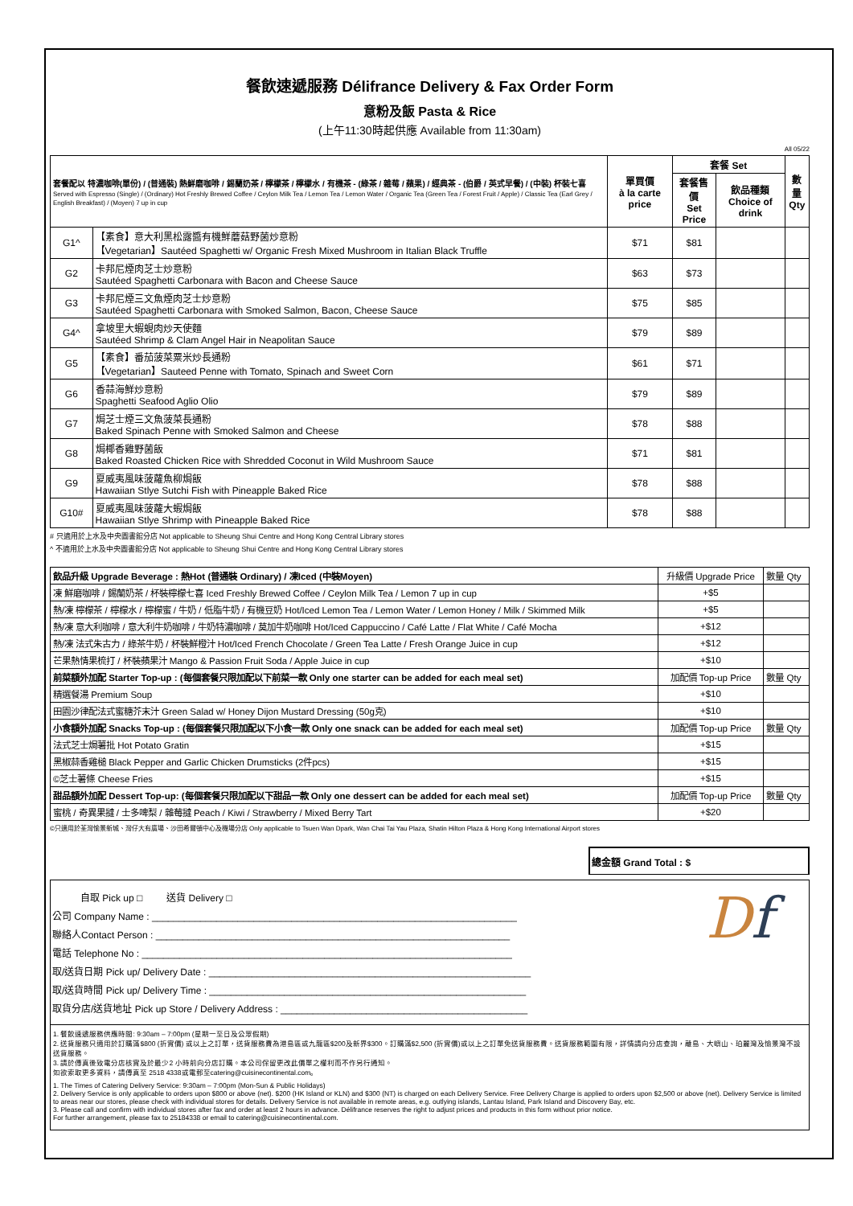餐飲速遞服務 Délifrance Delivery & Fax Order Form
意粉及飯 Pasta & Rice
(上午11:30時起供應 Available from 11:30am)
All 05/22
| 套餐配以 特濃咖啡(單份) / (普通裝) 熱鮮磨咖啡 / 錫蘭奶茶 / 檸檬茶 / 檸檬水 / 有機茶 - (綠茶 / 雜莓 / 蘋果) / 經典茶 - (伯爵 / 英式早餐) / (中裝) 杯裝七喜 Served with Espresso (Single) / (Ordinary) Hot Freshly Brewed Coffee / Ceylon Milk Tea / Lemon Tea / Lemon Water / Organic Tea (Green Tea / Forest Fruit / Apple) / Classic Tea (Earl Grey / English Breakfast) / (Moyen) 7 up in cup | | 單買價 à la carte price | 套餐 Set | | 數量 Qty |
| --- | --- | --- | --- | --- | --- |
| | | | 套餐售價 Set Price | 飲品種類 Choice of drink | |
| G1^ | 【素食】意大利黑松露醬有機鮮蘑菇野菌炒意粉 【Vegetarian】Sautéed Spaghetti w/ Organic Fresh Mixed Mushroom in Italian Black Truffle | $71 | $81 | | |
| G2 | 卡邦尼煙肉芝士炒意粉 Sautéed Spaghetti Carbonara with Bacon and Cheese Sauce | $63 | $73 | | |
| G3 | 卡邦尼煙三文魚煙肉芝士炒意粉 Sautéed Spaghetti Carbonara with Smoked Salmon, Bacon, Cheese Sauce | $75 | $85 | | |
| G4^ | 拿坡里大蝦蜆肉炒天使麵 Sautéed Shrimp & Clam Angel Hair in Neapolitan Sauce | $79 | $89 | | |
| G5 | 【素食】番茄菠菜粟米炒長通粉 【Vegetarian】Sauteed Penne with Tomato, Spinach and Sweet Corn | $61 | $71 | | |
| G6 | 香蒜海鮮炒意粉 Spaghetti Seafood Aglio Olio | $79 | $89 | | |
| G7 | 焗芝士煙三文魚菠菜長通粉 Baked Spinach Penne with Smoked Salmon and Cheese | $78 | $88 | | |
| G8 | 焗椰香雞野菌飯 Baked Roasted Chicken Rice with Shredded Coconut in Wild Mushroom Sauce | $71 | $81 | | |
| G9 | 夏威夷風味菠蘿魚柳焗飯 Hawaiian Stlye Sutchi Fish with Pineapple Baked Rice | $78 | $88 | | |
| G10# | 夏威夷風味菠蘿大蝦焗飯 Hawaiian Stlye Shrimp with Pineapple Baked Rice | $78 | $88 | | |
# 只適用於上水及中央圖書館分店 Not applicable to Sheung Shui Centre and Hong Kong Central Library stores
^ 不適用於上水及中央圖書館分店 Not applicable to Sheung Shui Centre and Hong Kong Central Library stores
| 飲品升級 Upgrade Beverage : 熱Hot (普通裝 Ordinary) / 凍Iced (中裝Moyen) | 升級價 Upgrade Price | 數量 Qty |
| 凍 鮮磨咖啡 / 錫蘭奶茶 / 杯裝檸檬七喜 Iced Freshly Brewed Coffee / Ceylon Milk Tea / Lemon 7 up in cup | +$5 | |
| 熱/凍 檸檬茶 / 檸檬水 / 檸檬蜜 / 牛奶 / 低脂牛奶 / 有機豆奶 Hot/Iced Lemon Tea / Lemon Water / Lemon Honey / Milk / Skimmed Milk | +$5 | |
| 熱/凍 意大利咖啡 / 意大利牛奶咖啡 / 牛奶特濃咖啡 / 莫加牛奶咖啡 Hot/Iced Cappuccino / Café Latte / Flat White / Café Mocha | +$12 | |
| 熱/凍 法式朱古力 / 綠茶牛奶 / 杯裝鮮橙汁 Hot/Iced French Chocolate / Green Tea Latte / Fresh Orange Juice in cup | +$12 | |
| 芒果熱情果梳打 / 杯裝蘋果汁 Mango & Passion Fruit Soda / Apple Juice in cup | +$10 | |
| 前菜額外加配 Starter Top-up : (每個套餐只限加配以下前菜一款 Only one starter can be added for each meal set) | 加配價 Top-up Price | 數量 Qty |
| 精選餐湯 Premium Soup | +$10 | |
| 田園沙律配法式蜜糖芥末汁 Green Salad w/ Honey Dijon Mustard Dressing (50g克) | +$10 | |
| 小食額外加配 Snacks Top-up : (每個套餐只限加配以下小食一款 Only one snack can be added for each meal set) | 加配價 Top-up Price | 數量 Qty |
| 法式芝士焗薯批 Hot Potato Gratin | +$15 | |
| 黑椒蒜香雞槌 Black Pepper and Garlic Chicken Drumsticks (2件pcs) | +$15 | |
| ©芝士薯條 Cheese Fries | +$15 | |
| 甜品額外加配 Dessert Top-up: (每個套餐只限加配以下甜品一款 Only one dessert can be added for each meal set) | 加配價 Top-up Price | 數量 Qty |
| 蜜桃 / 奇異果撻 / 士多啤梨 / 雜莓撻 Peach / Kiwi / Strawberry / Mixed Berry Tart | +$20 | |
©只適用於荃灣愉景新城、灣仔大有廣場、沙田希爾頓中心及機場分店 Only applicable to Tsuen Wan Dpark, Wan Chai Tai Yau Plaza, Shatin Hilton Plaza & Hong Kong International Airport stores
總金額 Grand Total : $
自取 Pick up □ 送貨 Delivery □
公司 Company Name : ____________________________________________________________________
聯絡人Contact Person : __________________________________________________________________
電話 Telephone No : _____________________________________________________________________
取/送貨日期 Pick up/ Delivery Date : ____________________________________________________________
取/送貨時間 Pick up/ Delivery Time : ___________________________________________________________
取貨分店/送貨地址 Pick up Store / Delivery Address : ______________________________________________
Df
1. 餐飲速遞服務供應時間: 9:30am – 7:00pm (星期一至日及公眾假期)
2. 送貨服務只適用於訂購滿$800 (折實價) 或以上之訂單，送貨服務費為港島區或九龍區$200及新界$300。訂購滿$2,500 (折實價)或以上之訂單免送貨服務費。送貨服務範圍有限，詳情請向分店查詢，離島、大嶼山、珀麗灣及愉景灣不設送貨服務。
3. 請於傳真後致電分店核實及於最少2 小時前向分店訂購。本公司保留更改此價單之權利而不作另行通知。
如欲索取更多資料，請傳真至 2518 4338或電郵至catering@cuisinecontinental.com。
1. The Times of Catering Delivery Service: 9:30am – 7:00pm (Mon-Sun & Public Holidays)
2. Delivery Service is only applicable to orders upon $800 or above (net). $200 (HK Island or KLN) and $300 (NT) is charged on each Delivery Service. Free Delivery Charge is applied to orders upon $2,500 or above (net). Delivery Service is limited to areas near our stores, please check with individual stores for details. Delivery Service is not available in remote areas, e.g. outlying islands, Lantau Island, Park Island and Discovery Bay, etc.
3. Please call and confirm with individual stores after fax and order at least 2 hours in advance. Délifrance reserves the right to adjust prices and products in this form without prior notice.
For further arrangement, please fax to 25184338 or email to catering@cuisinecontinental.com.